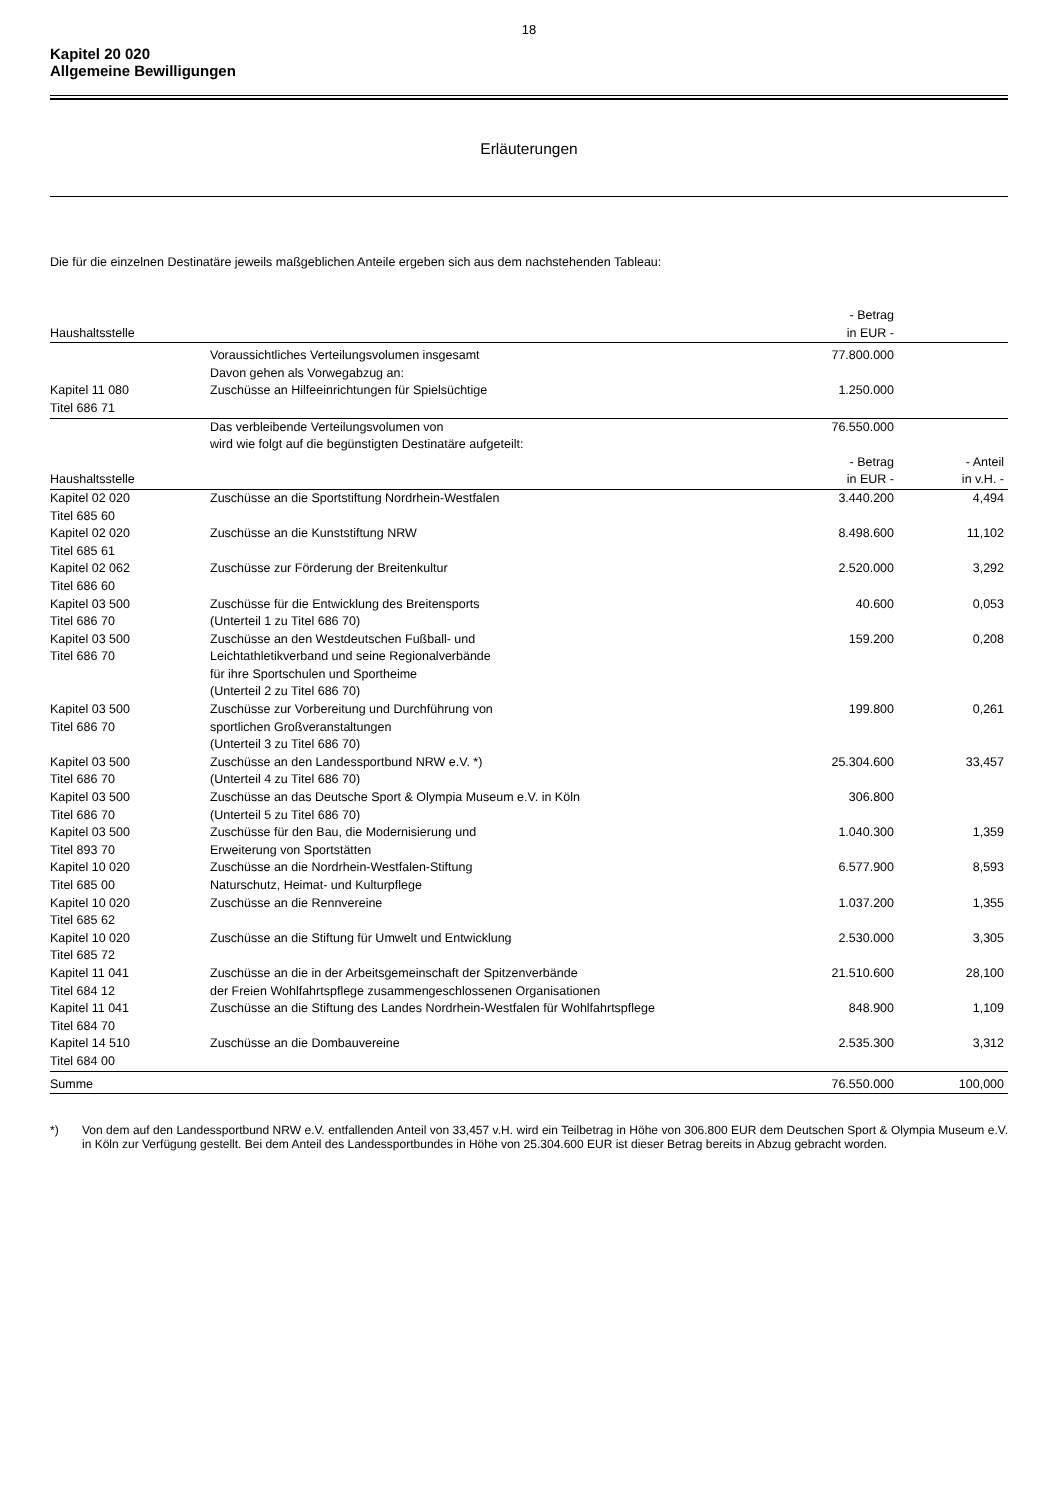18
Kapitel 20 020
Allgemeine Bewilligungen
Erläuterungen
Die für die einzelnen Destinatäre jeweils maßgeblichen Anteile ergeben sich aus dem nachstehenden Tableau:
| Haushaltsstelle | | - Betrag in EUR - | |
| --- | --- | --- | --- |
| | Voraussichtliches Verteilungsvolumen insgesamt Davon gehen als Vorwegabzug an: | 77.800.000 | |
| Kapitel 11 080 Titel 686 71 | Zuschüsse an Hilfeeinrichtungen für Spielsüchtige | 1.250.000 | |
| | Das verbleibende Verteilungsvolumen von wird wie folgt auf die begünstigten Destinatäre aufgeteilt: | 76.550.000 | |
| Haushaltsstelle | | - Betrag in EUR - | - Anteil in v.H. - |
| Kapitel 02 020 Titel 685 60 | Zuschüsse an die Sportstiftung Nordrhein-Westfalen | 3.440.200 | 4,494 |
| Kapitel 02 020 Titel 685 61 | Zuschüsse an die Kunststiftung NRW | 8.498.600 | 11,102 |
| Kapitel 02 062 Titel 686 60 | Zuschüsse zur Förderung der Breitenkultur | 2.520.000 | 3,292 |
| Kapitel 03 500 Titel 686 70 | Zuschüsse für die Entwicklung des Breitensports (Unterteil 1 zu Titel 686 70) | 40.600 | 0,053 |
| Kapitel 03 500 Titel 686 70 | Zuschüsse an den Westdeutschen Fußball- und Leichtathletikverband und seine Regionalverbände für ihre Sportschulen und Sportheime (Unterteil 2 zu Titel 686 70) | 159.200 | 0,208 |
| Kapitel 03 500 Titel 686 70 | Zuschüsse zur Vorbereitung und Durchführung von sportlichen Großveranstaltungen (Unterteil 3 zu Titel 686 70) | 199.800 | 0,261 |
| Kapitel 03 500 Titel 686 70 | Zuschüsse an den Landessportbund NRW e.V. *) (Unterteil 4 zu Titel 686 70) | 25.304.600 | 33,457 |
| Kapitel 03 500 Titel 686 70 | Zuschüsse an das Deutsche Sport & Olympia Museum e.V. in Köln (Unterteil 5 zu Titel 686 70) | 306.800 | |
| Kapitel 03 500 Titel 893 70 | Zuschüsse für den Bau, die Modernisierung und Erweiterung von Sportstätten | 1.040.300 | 1,359 |
| Kapitel 10 020 Titel 685 00 | Zuschüsse an die Nordrhein-Westfalen-Stiftung Naturschutz, Heimat- und Kulturpflege | 6.577.900 | 8,593 |
| Kapitel 10 020 Titel 685 62 | Zuschüsse an die Rennvereine | 1.037.200 | 1,355 |
| Kapitel 10 020 Titel 685 72 | Zuschüsse an die Stiftung für Umwelt und Entwicklung | 2.530.000 | 3,305 |
| Kapitel 11 041 Titel 684 12 | Zuschüsse an die in der Arbeitsgemeinschaft der Spitzenverbände der Freien Wohlfahrtspflege zusammengeschlossenen Organisationen | 21.510.600 | 28,100 |
| Kapitel 11 041 Titel 684 70 | Zuschüsse an die Stiftung des Landes Nordrhein-Westfalen für Wohlfahrtspflege | 848.900 | 1,109 |
| Kapitel 14 510 Titel 684 00 | Zuschüsse an die Dombauvereine | 2.535.300 | 3,312 |
| Summe | | 76.550.000 | 100,000 |
*) Von dem auf den Landessportbund NRW e.V. entfallenden Anteil von 33,457 v.H. wird ein Teilbetrag in Höhe von 306.800 EUR dem Deutschen Sport & Olympia Museum e.V. in Köln zur Verfügung gestellt. Bei dem Anteil des Landessportbundes in Höhe von 25.304.600 EUR ist dieser Betrag bereits in Abzug gebracht worden.